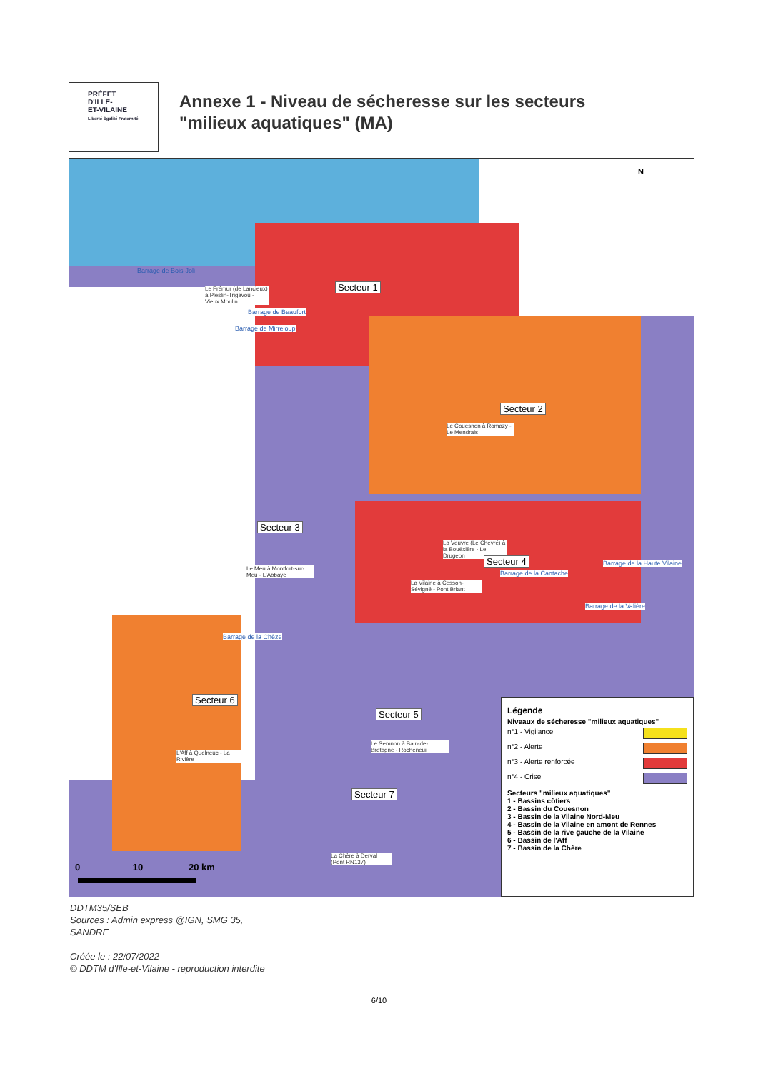PRÉFET
D'ILLE-
ET-VILAINE
Liberté Égalité Fraternité
Annexe 1 - Niveau de sécheresse sur les secteurs
"milieux aquatiques" (MA)
N
Barrage de Bois-Joli
Le Frémur (de Lancieux) à Pleslin-Trigavou - Vieux Moulin
Barrage de Beaufort
Barrage de Mirreloup
Secteur 1
Secteur 2
Le Couesnon à Romazy - Le Mendrais
Secteur 3
Le Meu à Montfort-sur-Meu - L'Abbaye
La Veuvre (Le Chevré) à la Bouëxière - Le Drugeon
Secteur 4
Barrage de la Cantache
La Vilaine à Cesson-Sévigné - Pont Briant
Barrage de la Haute Vilaine
Barrage de la Valière
Barrage de la Chèze
Secteur 6
Secteur 5
Le Semnon à Bain-de-Bretagne - Rocheneuil
L'Aff à Quelneuc - La Rivière
Secteur 7
La Chère à Derval (Pont RN137)
0 10 20 km
Légende
Niveaux de sécheresse "milieux aquatiques"
n°1 - Vigilance
n°2 - Alerte
n°3 - Alerte renforcée
n°4 - Crise
Secteurs "milieux aquatiques"
1 - Bassins côtiers
2 - Bassin du Couesnon
3 - Bassin de la Vilaine Nord-Meu
4 - Bassin de la Vilaine en amont de Rennes
5 - Bassin de la rive gauche de la Vilaine
6 - Bassin de l'Aff
7 - Bassin de la Chère
DDTM35/SEB
Sources : Admin express @IGN, SMG 35,
SANDRE
Créée le : 22/07/2022
© DDTM d'Ille-et-Vilaine - reproduction interdite
6/10